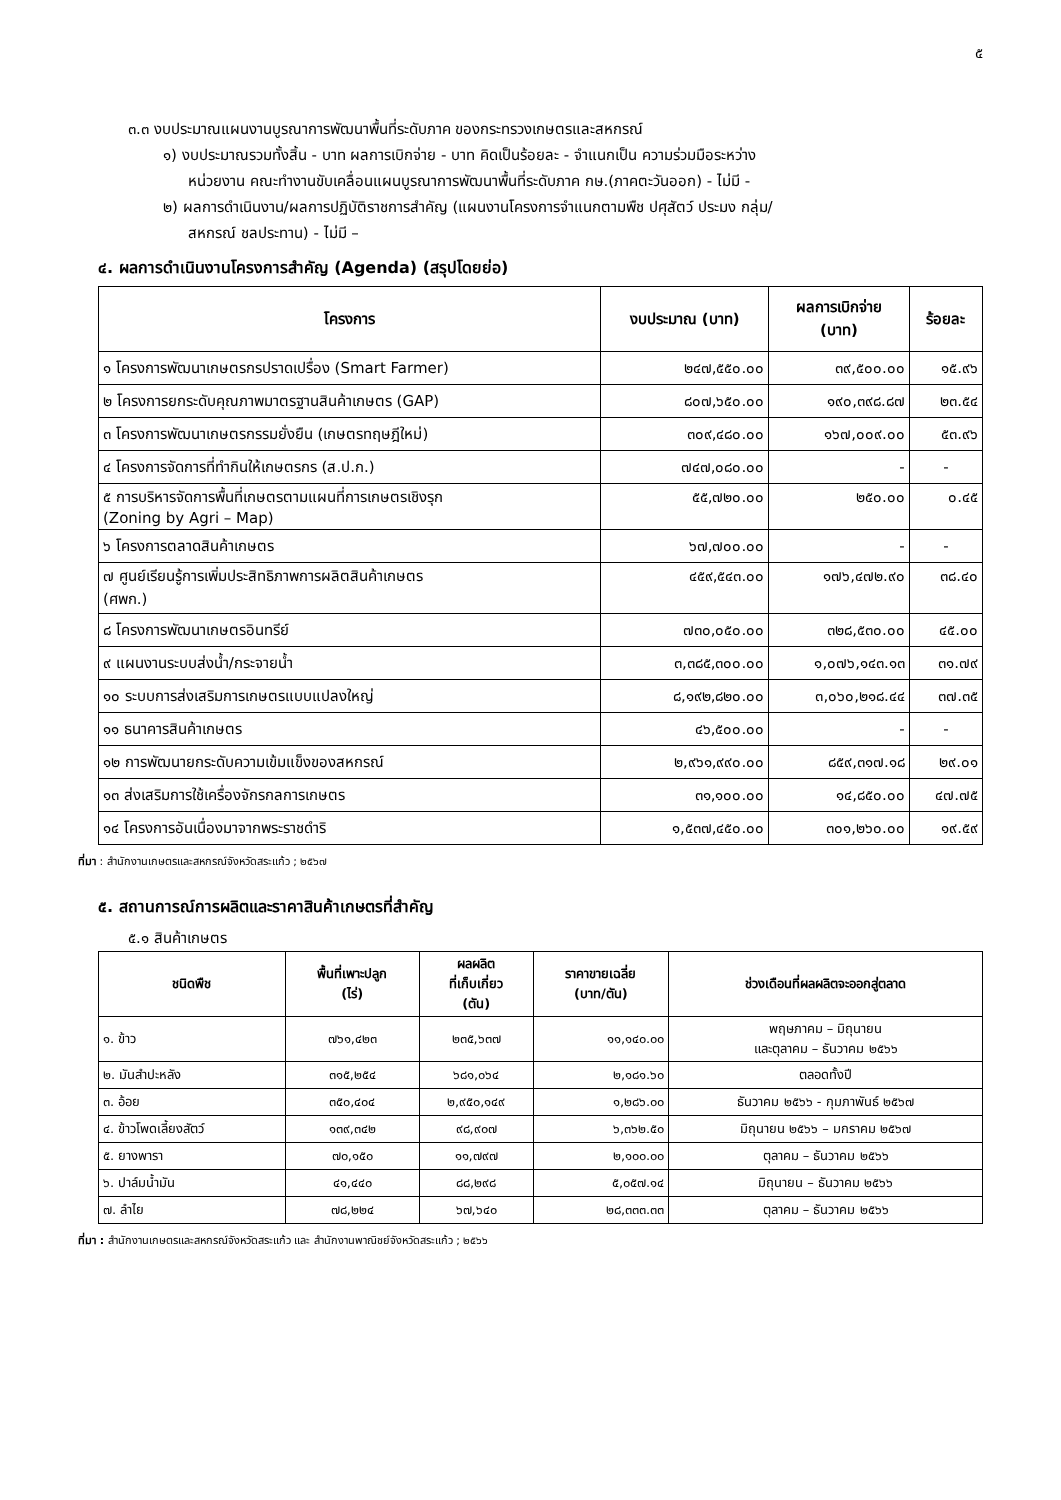๕
๓.๓ งบประมาณแผนงานบูรณาการพัฒนาพื้นที่ระดับภาค ของกระทรวงเกษตรและสหกรณ์
๑) งบประมาณรวมทั้งสิ้น - บาท ผลการเบิกจ่าย - บาท คิดเป็นร้อยละ - จำแนกเป็น ความร่วมมือระหว่าง
หน่วยงาน คณะทำงานขับเคลื่อนแผนบูรณาการพัฒนาพื้นที่ระดับภาค กษ.(ภาคตะวันออก) - ไม่มี -
๒) ผลการดำเนินงาน/ผลการปฏิบัติราชการสำคัญ (แผนงานโครงการจำแนกตามพืช ปศุสัตว์ ประมง กลุ่ม/
สหกรณ์ ชลประทาน) - ไม่มี –
๔. ผลการดำเนินงานโครงการสำคัญ (Agenda) (สรุปโดยย่อ)
| โครงการ | งบประมาณ (บาท) | ผลการเบิกจ่าย (บาท) | ร้อยละ |
| --- | --- | --- | --- |
| ๑ โครงการพัฒนาเกษตรกรปราดเปรื่อง (Smart Farmer) | ๒๔๗,๕๕๐.๐๐ | ๓๙,๕๐๐.๐๐ | ๑๕.๙๖ |
| ๒ โครงการยกระดับคุณภาพมาตรฐานสินค้าเกษตร (GAP) | ๘๐๗,๖๕๐.๐๐ | ๑๙๐,๓๙๘.๘๗ | ๒๓.๕๔ |
| ๓ โครงการพัฒนาเกษตรกรรมยั่งยืน (เกษตรทฤษฎีใหม่) | ๓๐๙,๔๘๐.๐๐ | ๑๖๗,๐๐๙.๐๐ | ๕๓.๙๖ |
| ๔ โครงการจัดการที่ทำกินให้เกษตรกร (ส.ป.ก.) | ๗๔๗,๐๘๐.๐๐ | - | - |
| ๕ การบริหารจัดการพื้นที่เกษตรตามแผนที่การเกษตรเชิงรุก (Zoning by Agri – Map) | ๕๕,๗๒๐.๐๐ | ๒๕๐.๐๐ | ๐.๔๕ |
| ๖ โครงการตลาดสินค้าเกษตร | ๖๗,๗๐๐.๐๐ | - | - |
| ๗ ศูนย์เรียนรู้การเพิ่มประสิทธิภาพการผลิตสินค้าเกษตร (ศพก.) | ๔๕๙,๕๔๓.๐๐ | ๑๗๖,๔๗๒.๙๐ | ๓๘.๔๐ |
| ๘ โครงการพัฒนาเกษตรอินทรีย์ | ๗๓๐,๐๕๐.๐๐ | ๓๒๘,๕๓๐.๐๐ | ๔๕.๐๐ |
| ๙ แผนงานระบบส่งน้ำ/กระจายน้ำ | ๓,๓๘๕,๓๐๐.๐๐ | ๑,๐๗๖,๑๔๓.๑๓ | ๓๑.๗๙ |
| ๑๐ ระบบการส่งเสริมการเกษตรแบบแปลงใหญ่ | ๘,๑๙๒,๘๒๐.๐๐ | ๓,๐๖๐,๒๑๘.๔๔ | ๓๗.๓๕ |
| ๑๑ ธนาคารสินค้าเกษตร | ๔๖,๕๐๐.๐๐ | - | - |
| ๑๒ การพัฒนายกระดับความเข้มแข็งของสหกรณ์ | ๒,๙๖๑,๙๙๐.๐๐ | ๘๕๙,๓๑๗.๑๘ | ๒๙.๐๑ |
| ๑๓ ส่งเสริมการใช้เครื่องจักรกลการเกษตร | ๓๑,๑๐๐.๐๐ | ๑๔,๘๕๐.๐๐ | ๔๗.๗๕ |
| ๑๔ โครงการอันเนื่องมาจากพระราชดำริ | ๑,๕๓๗,๔๕๐.๐๐ | ๓๐๑,๒๖๐.๐๐ | ๑๙.๕๙ |
ที่มา : สำนักงานเกษตรและสหกรณ์จังหวัดสระแก้ว ; ๒๕๖๗
๕. สถานการณ์การผลิตและราคาสินค้าเกษตรที่สำคัญ
๕.๑ สินค้าเกษตร
| ชนิดพืช | พื้นที่เพาะปลูก (ไร่) | ผลผลิต ที่เก็บเกี่ยว (ตัน) | ราคาขายเฉลี่ย (บาท/ตัน) | ช่วงเดือนที่ผลผลิตจะออกสู่ตลาด |
| --- | --- | --- | --- | --- |
| ๑. ข้าว | ๗๖๑,๔๒๓ | ๒๓๕,๖๓๗ | ๑๑,๑๔๐.๐๐ | พฤษภาคม – มิถุนายน และตุลาคม – ธันวาคม ๒๕๖๖ |
| ๒. มันสำปะหลัง | ๓๑๕,๒๕๔ | ๖๘๑,๐๖๔ | ๒,๑๘๑.๖๐ | ตลอดทั้งปี |
| ๓. อ้อย | ๓๕๐,๔๐๔ | ๒,๙๕๐,๑๔๙ | ๑,๒๘๖.๐๐ | ธันวาคม ๒๕๖๖ - กุมภาพันธ์ ๒๕๖๗ |
| ๔. ข้าวโพดเลี้ยงสัตว์ | ๑๓๙,๓๔๒ | ๙๘,๙๐๗ | ๖,๓๖๒.๕๐ | มิถุนายน ๒๕๖๖ – มกราคม ๒๕๖๗ |
| ๕. ยางพารา | ๗๐,๑๕๐ | ๑๑,๗๙๗ | ๒,๑๐๐.๐๐ | ตุลาคม – ธันวาคม ๒๕๖๖ |
| ๖. ปาล์มน้ำมัน | ๔๑,๔๔๐ | ๘๘,๒๙๘ | ๕,๐๕๗.๑๔ | มิถุนายน – ธันวาคม ๒๕๖๖ |
| ๗. ลำไย | ๗๘,๒๒๔ | ๖๗,๖๔๐ | ๒๘,๓๓๓.๓๓ | ตุลาคม – ธันวาคม ๒๕๖๖ |
ที่มา : สำนักงานเกษตรและสหกรณ์จังหวัดสระแก้ว และ สำนักงานพาณิชย์จังหวัดสระแก้ว ; ๒๕๖๖